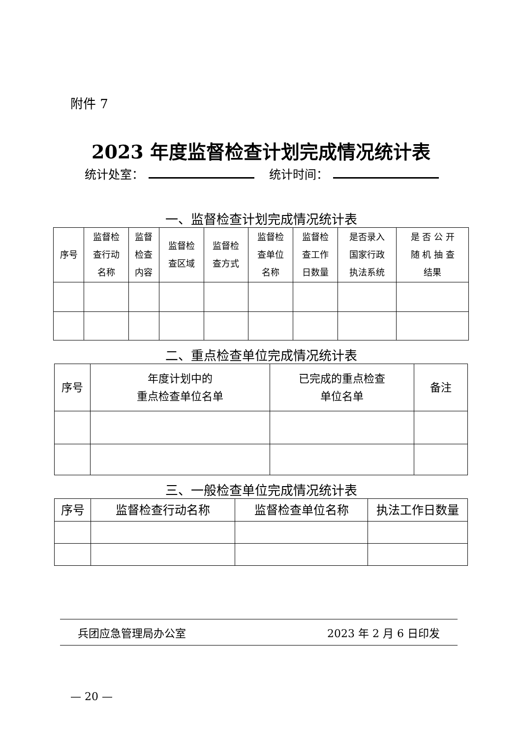附件 7
2023 年度监督检查计划完成情况统计表
统计处室： 统计时间：
一、监督检查计划完成情况统计表
| 序号 | 监督检 查行动 名称 | 监督 检查 内容 | 监督检 查区域 | 监督检 查方式 | 监督检 查单位 名称 | 监督检 查工作 日数量 | 是否录入 国家行政 执法系统 | 是 否 公 开 随 机 抽 查 结果 |
| --- | --- | --- | --- | --- | --- | --- | --- | --- |
二、重点检查单位完成情况统计表
| 序号 | 年度计划中的 重点检查单位名单 | 已完成的重点检查 单位名单 | 备注 |
| --- | --- | --- | --- |
三、一般检查单位完成情况统计表
| 序号 | 监督检查行动名称 | 监督检查单位名称 | 执法工作日数量 |
| --- | --- | --- | --- |
兵团应急管理局办公室 2023 年 2 月 6 日印发
— 20 —